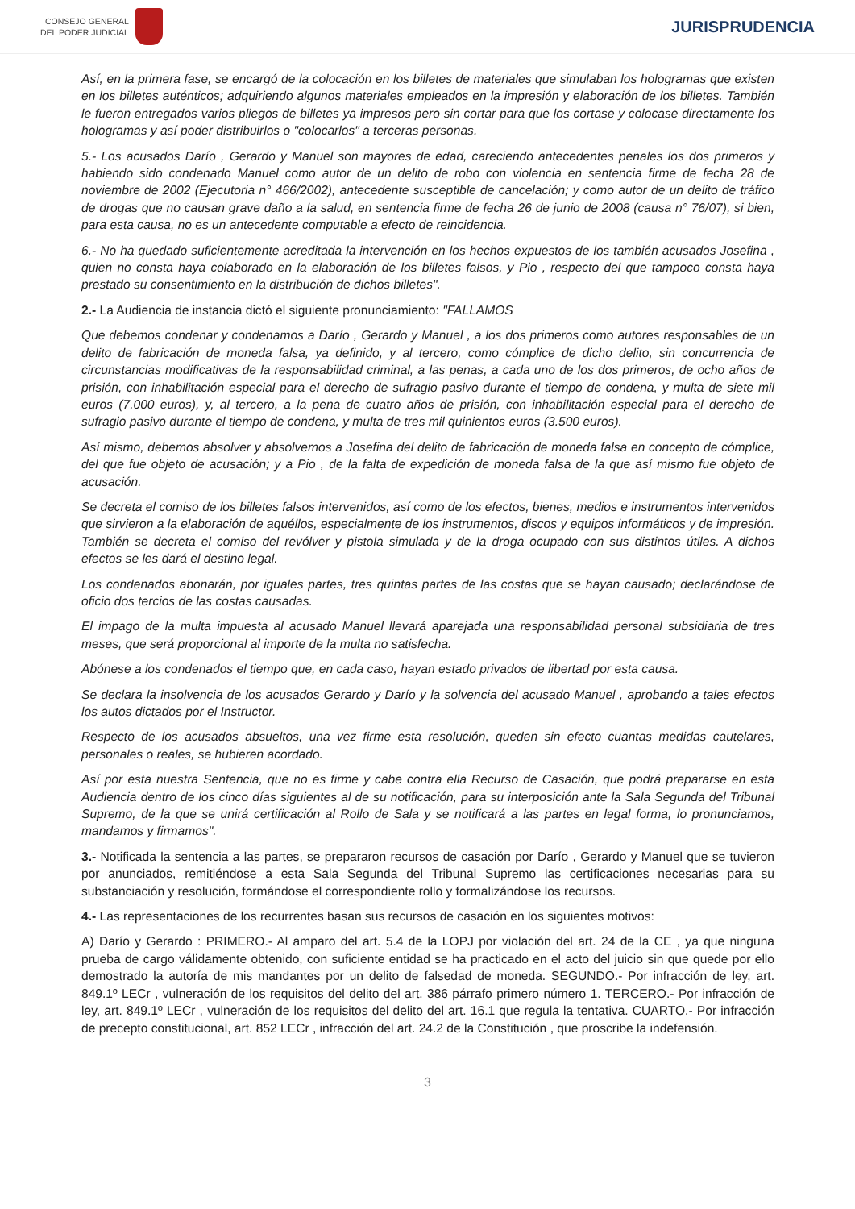CONSEJO GENERAL
DEL PODER JUDICIAL
JURISPRUDENCIA
Así, en la primera fase, se encargó de la colocación en los billetes de materiales que simulaban los hologramas que existen en los billetes auténticos; adquiriendo algunos materiales empleados en la impresión y elaboración de los billetes. También le fueron entregados varios pliegos de billetes ya impresos pero sin cortar para que los cortase y colocase directamente los hologramas y así poder distribuirlos o "colocarlos" a terceras personas.
5.- Los acusados Darío , Gerardo y Manuel son mayores de edad, careciendo antecedentes penales los dos primeros y habiendo sido condenado Manuel como autor de un delito de robo con violencia en sentencia firme de fecha 28 de noviembre de 2002 (Ejecutoria n° 466/2002), antecedente susceptible de cancelación; y como autor de un delito de tráfico de drogas que no causan grave daño a la salud, en sentencia firme de fecha 26 de junio de 2008 (causa n° 76/07), si bien, para esta causa, no es un antecedente computable a efecto de reincidencia.
6.- No ha quedado suficientemente acreditada la intervención en los hechos expuestos de los también acusados Josefina , quien no consta haya colaborado en la elaboración de los billetes falsos, y Pio , respecto del que tampoco consta haya prestado su consentimiento en la distribución de dichos billetes".
2.- La Audiencia de instancia dictó el siguiente pronunciamiento: "FALLAMOS
Que debemos condenar y condenamos a Darío , Gerardo y Manuel , a los dos primeros como autores responsables de un delito de fabricación de moneda falsa, ya definido, y al tercero, como cómplice de dicho delito, sin concurrencia de circunstancias modificativas de la responsabilidad criminal, a las penas, a cada uno de los dos primeros, de ocho años de prisión, con inhabilitación especial para el derecho de sufragio pasivo durante el tiempo de condena, y multa de siete mil euros (7.000 euros), y, al tercero, a la pena de cuatro años de prisión, con inhabilitación especial para el derecho de sufragio pasivo durante el tiempo de condena, y multa de tres mil quinientos euros (3.500 euros).
Así mismo, debemos absolver y absolvemos a Josefina del delito de fabricación de moneda falsa en concepto de cómplice, del que fue objeto de acusación; y a Pio , de la falta de expedición de moneda falsa de la que así mismo fue objeto de acusación.
Se decreta el comiso de los billetes falsos intervenidos, así como de los efectos, bienes, medios e instrumentos intervenidos que sirvieron a la elaboración de aquéllos, especialmente de los instrumentos, discos y equipos informáticos y de impresión. También se decreta el comiso del revólver y pistola simulada y de la droga ocupado con sus distintos útiles. A dichos efectos se les dará el destino legal.
Los condenados abonarán, por iguales partes, tres quintas partes de las costas que se hayan causado; declarándose de oficio dos tercios de las costas causadas.
El impago de la multa impuesta al acusado Manuel llevará aparejada una responsabilidad personal subsidiaria de tres meses, que será proporcional al importe de la multa no satisfecha.
Abónese a los condenados el tiempo que, en cada caso, hayan estado privados de libertad por esta causa.
Se declara la insolvencia de los acusados Gerardo y Darío y la solvencia del acusado Manuel , aprobando a tales efectos los autos dictados por el Instructor.
Respecto de los acusados absueltos, una vez firme esta resolución, queden sin efecto cuantas medidas cautelares, personales o reales, se hubieren acordado.
Así por esta nuestra Sentencia, que no es firme y cabe contra ella Recurso de Casación, que podrá prepararse en esta Audiencia dentro de los cinco días siguientes al de su notificación, para su interposición ante la Sala Segunda del Tribunal Supremo, de la que se unirá certificación al Rollo de Sala y se notificará a las partes en legal forma, lo pronunciamos, mandamos y firmamos".
3.- Notificada la sentencia a las partes, se prepararon recursos de casación por Darío , Gerardo y Manuel que se tuvieron por anunciados, remitiéndose a esta Sala Segunda del Tribunal Supremo las certificaciones necesarias para su substanciación y resolución, formándose el correspondiente rollo y formalizándose los recursos.
4.- Las representaciones de los recurrentes basan sus recursos de casación en los siguientes motivos:
A) Darío y Gerardo : PRIMERO.- Al amparo del art. 5.4 de la LOPJ por violación del art. 24 de la CE , ya que ninguna prueba de cargo válidamente obtenido, con suficiente entidad se ha practicado en el acto del juicio sin que quede por ello demostrado la autoría de mis mandantes por un delito de falsedad de moneda. SEGUNDO.- Por infracción de ley, art. 849.1º LECr , vulneración de los requisitos del delito del art. 386 párrafo primero número 1. TERCERO.- Por infracción de ley, art. 849.1º LECr , vulneración de los requisitos del delito del art. 16.1 que regula la tentativa. CUARTO.- Por infracción de precepto constitucional, art. 852 LECr , infracción del art. 24.2 de la Constitución , que proscribe la indefensión.
3